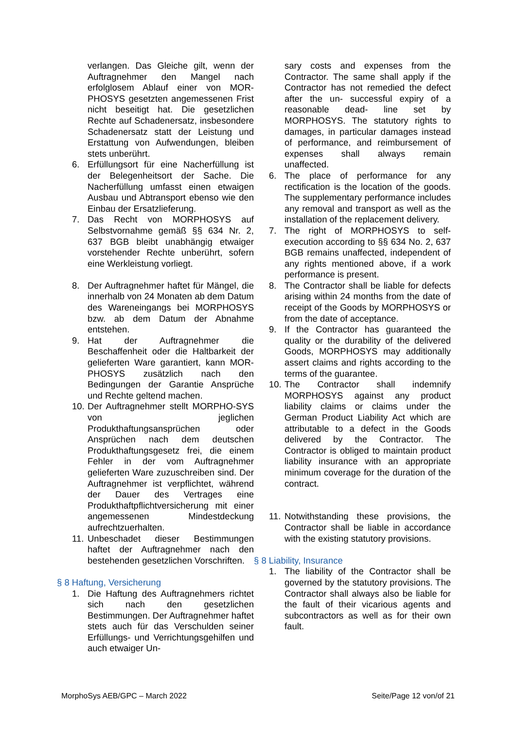verlangen. Das Gleiche gilt, wenn der Auftragnehmer den Mangel nach erfolglosem Ablauf einer von MOR-PHOSYS gesetzten angemessenen Frist nicht beseitigt hat. Die gesetzlichen Rechte auf Schadenersatz, insbesondere Schadenersatz statt der Leistung und Erstattung von Aufwendungen, bleiben stets unberührt.
6. Erfüllungsort für eine Nacherfüllung ist der Belegenheitsort der Sache. Die Nacherfüllung umfasst einen etwaigen Ausbau und Abtransport ebenso wie den Einbau der Ersatzlieferung.
7. Das Recht von MORPHOSYS auf Selbstvornahme gemäß §§ 634 Nr. 2, 637 BGB bleibt unabhängig etwaiger vorstehender Rechte unberührt, sofern eine Werkleistung vorliegt.
8. Der Auftragnehmer haftet für Mängel, die innerhalb von 24 Monaten ab dem Datum des Wareneingangs bei MORPHOSYS bzw. ab dem Datum der Abnahme entstehen.
9. Hat der Auftragnehmer die Beschaffenheit oder die Haltbarkeit der gelieferten Ware garantiert, kann MOR-PHOSYS zusätzlich nach den Bedingungen der Garantie Ansprüche und Rechte geltend machen.
10. Der Auftragnehmer stellt MORPHO-SYS von jeglichen Produkthaftungsansprüchen oder Ansprüchen nach dem deutschen Produkthaftungsgesetz frei, die einem Fehler in der vom Auftragnehmer gelieferten Ware zuzuschreiben sind. Der Auftragnehmer ist verpflichtet, während der Dauer des Vertrages eine Produkthaftpflichtversicherung mit einer angemessenen Mindestdeckung aufrechtzuerhalten.
11. Unbeschadet dieser Bestimmungen haftet der Auftragnehmer nach den bestehenden gesetzlichen Vorschriften.
§ 8 Haftung, Versicherung
1. Die Haftung des Auftragnehmers richtet sich nach den gesetzlichen Bestimmungen. Der Auftragnehmer haftet stets auch für das Verschulden seiner Erfüllungs- und Verrichtungsgehilfen und auch etwaiger Un-
sary costs and expenses from the Contractor. The same shall apply if the Contractor has not remedied the defect after the un- successful expiry of a reasonable dead- line set by MORPHOSYS. The statutory rights to damages, in particular damages instead of performance, and reimbursement of expenses shall always remain unaffected.
6. The place of performance for any rectification is the location of the goods. The supplementary performance includes any removal and transport as well as the installation of the replacement delivery.
7. The right of MORPHOSYS to self-execution according to §§ 634 No. 2, 637 BGB remains unaffected, independent of any rights mentioned above, if a work performance is present.
8. The Contractor shall be liable for defects arising within 24 months from the date of receipt of the Goods by MORPHOSYS or from the date of acceptance.
9. If the Contractor has guaranteed the quality or the durability of the delivered Goods, MORPHOSYS may additionally assert claims and rights according to the terms of the guarantee.
10. The Contractor shall indemnify MORPHOSYS against any product liability claims or claims under the German Product Liability Act which are attributable to a defect in the Goods delivered by the Contractor. The Contractor is obliged to maintain product liability insurance with an appropriate minimum coverage for the duration of the contract.
11. Notwithstanding these provisions, the Contractor shall be liable in accordance with the existing statutory provisions.
§ 8 Liability, Insurance
1. The liability of the Contractor shall be governed by the statutory provisions. The Contractor shall always also be liable for the fault of their vicarious agents and subcontractors as well as for their own fault.
MorphoSys AEB/GPC – March 2022 Seite/Page 12 von/of 21